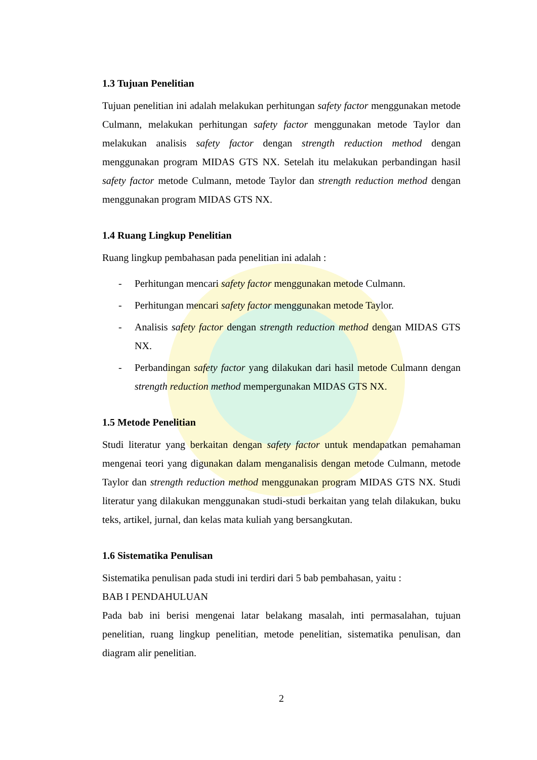1.3 Tujuan Penelitian
Tujuan penelitian ini adalah melakukan perhitungan safety factor menggunakan metode Culmann, melakukan perhitungan safety factor menggunakan metode Taylor dan melakukan analisis safety factor dengan strength reduction method dengan menggunakan program MIDAS GTS NX. Setelah itu melakukan perbandingan hasil safety factor metode Culmann, metode Taylor dan strength reduction method dengan menggunakan program MIDAS GTS NX.
1.4 Ruang Lingkup Penelitian
Ruang lingkup pembahasan pada penelitian ini adalah :
- Perhitungan mencari safety factor menggunakan metode Culmann.
- Perhitungan mencari safety factor menggunakan metode Taylor.
- Analisis safety factor dengan strength reduction method dengan MIDAS GTS NX.
- Perbandingan safety factor yang dilakukan dari hasil metode Culmann dengan strength reduction method mempergunakan MIDAS GTS NX.
1.5 Metode Penelitian
Studi literatur yang berkaitan dengan safety factor untuk mendapatkan pemahaman mengenai teori yang digunakan dalam menganalisis dengan metode Culmann, metode Taylor dan strength reduction method menggunakan program MIDAS GTS NX. Studi literatur yang dilakukan menggunakan studi-studi berkaitan yang telah dilakukan, buku teks, artikel, jurnal, dan kelas mata kuliah yang bersangkutan.
1.6 Sistematika Penulisan
Sistematika penulisan pada studi ini terdiri dari 5 bab pembahasan, yaitu :
BAB I PENDAHULUAN
Pada bab ini berisi mengenai latar belakang masalah, inti permasalahan, tujuan penelitian, ruang lingkup penelitian, metode penelitian, sistematika penulisan, dan diagram alir penelitian.
2